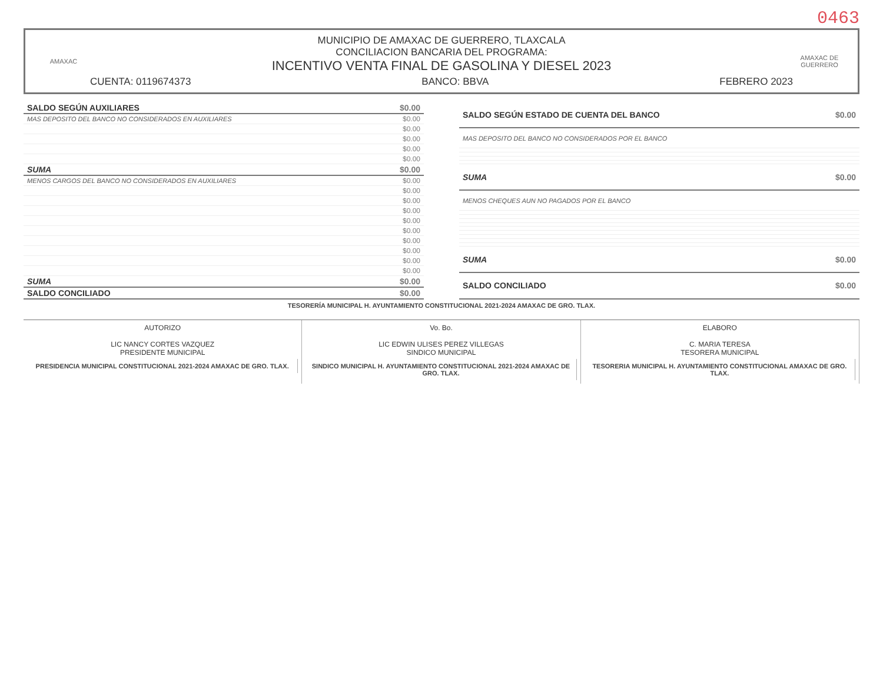0463
AMAXAC
MUNICIPIO DE AMAXAC DE GUERRERO, TLAXCALA
CONCILIACION BANCARIA DEL PROGRAMA:
INCENTIVO VENTA FINAL DE GASOLINA Y DIESEL 2023
CUENTA: 0119674373 BANCO: BBVA FEBRERO 2023
AMAXAC DE GUERRERO
| SALDO SEGÚN AUXILIARES | $0.00 |
| MAS DEPOSITO DEL BANCO NO CONSIDERADOS EN AUXILIARES | $0.00 |
| | $0.00 |
| | $0.00 |
| | $0.00 |
| | $0.00 |
| SUMA | $0.00 |
| MENOS CARGOS DEL BANCO NO CONSIDERADOS EN AUXILIARES | $0.00 |
| | $0.00 |
| | $0.00 |
| | $0.00 |
| | $0.00 |
| | $0.00 |
| | $0.00 |
| | $0.00 |
| | $0.00 |
| | $0.00 |
| SUMA | $0.00 |
| SALDO CONCILIADO | $0.00 |
| SALDO SEGÚN ESTADO DE CUENTA DEL BANCO | $0.00 |
| MAS DEPOSITO DEL BANCO NO CONSIDERADOS POR EL BANCO | |
| SUMA | $0.00 |
| MENOS CHEQUES AUN NO PAGADOS POR EL BANCO | |
| SUMA | $0.00 |
| SALDO CONCILIADO | $0.00 |
TESORERÍA MUNICIPAL H. AYUNTAMIENTO CONSTITUCIONAL 2021-2024 AMAXAC DE GRO. TLAX.
AUTORIZO
LIC NANCY CORTES VAZQUEZ
PRESIDENTE MUNICIPAL
PRESIDENCIA MUNICIPAL CONSTITUCIONAL 2021-2024 AMAXAC DE GRO. TLAX.
Vo. Bo.
LIC EDWIN ULISES PEREZ VILLEGAS
SINDICO MUNICIPAL
SINDICO MUNICIPAL H. AYUNTAMIENTO CONSTITUCIONAL 2021-2024 AMAXAC DE GRO. TLAX.
ELABORO
C. MARIA TERESA
TESORERA MUNICIPAL
TESORERIA MUNICIPAL H. AYUNTAMIENTO CONSTITUCIONAL AMAXAC DE GRO. TLAX.